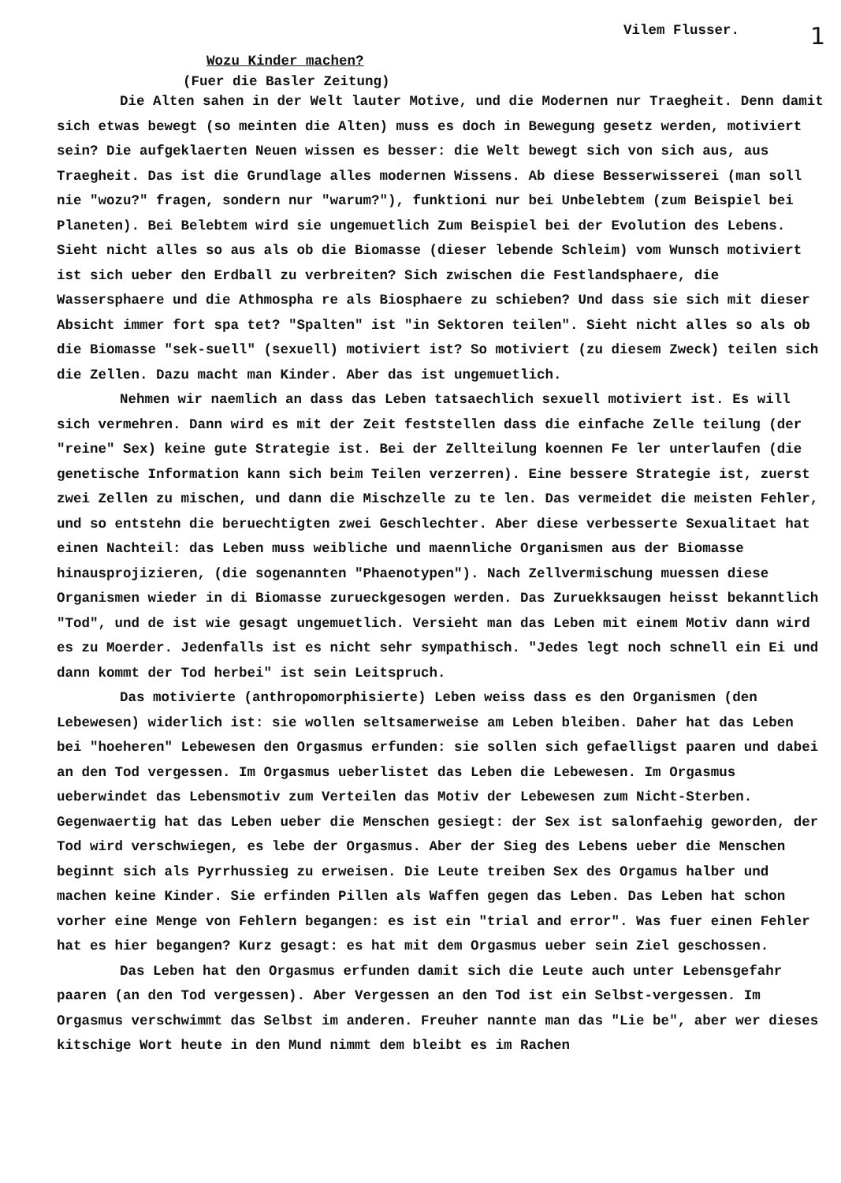Vilem Flusser. 1
Wozu Kinder machen?
(Fuer die Basler Zeitung)
Die Alten sahen in der Welt lauter Motive, und die Modernen nur Traegheit. Denn damit sich etwas bewegt (so meinten die Alten) muss es doch in Bewegung gesetz werden, motiviert sein? Die aufgeklaerten Neuen wissen es besser: die Welt bewegt sich von sich aus, aus Traegheit. Das ist die Grundlage alles modernen Wissens. Ab diese Besserwisserei (man soll nie "wozu?" fragen, sondern nur "warum?"), funktioni nur bei Unbelebtem (zum Beispiel bei Planeten). Bei Belebtem wird sie ungemuetlich Zum Beispiel bei der Evolution des Lebens. Sieht nicht alles so aus als ob die Biomasse (dieser lebende Schleim) vom Wunsch motiviert ist sich ueber den Erdball zu verbreiten? Sich zwischen die Festlandsphaere, die Wassersphaere und die Athmospha re als Biosphaere zu schieben? Und dass sie sich mit dieser Absicht immer fort spa tet? "Spalten" ist "in Sektoren teilen". Sieht nicht alles so als ob die Biomasse "sek-suell" (sexuell) motiviert ist? So motiviert (zu diesem Zweck) teilen sich die Zellen. Dazu macht man Kinder. Aber das ist ungemuetlich.
Nehmen wir naemlich an dass das Leben tatsaechlich sexuell motiviert ist. Es will sich vermehren. Dann wird es mit der Zeit feststellen dass die einfache Zelle teilung (der "reine" Sex) keine gute Strategie ist. Bei der Zellteilung koennen Fe ler unterlaufen (die genetische Information kann sich beim Teilen verzerren). Eine bessere Strategie ist, zuerst zwei Zellen zu mischen, und dann die Mischzelle zu te len. Das vermeidet die meisten Fehler, und so entstehn die beruechtigten zwei Geschlechter. Aber diese verbesserte Sexualitaet hat einen Nachteil: das Leben muss weibliche und maennliche Organismen aus der Biomasse hinausprojizieren, (die sogenannten "Phaenotypen"). Nach Zellvermischung muessen diese Organismen wieder in di Biomasse zurueckgesogen werden. Das Zuruekksaugen heisst bekanntlich "Tod", und de ist wie gesagt ungemuetlich. Versieht man das Leben mit einem Motiv dann wird es zu Moerder. Jedenfalls ist es nicht sehr sympathisch. "Jedes legt noch schnell ein Ei und dann kommt der Tod herbei" ist sein Leitspruch.
Das motivierte (anthropomorphisierte) Leben weiss dass es den Organismen (den Lebewesen) widerlich ist: sie wollen seltsamerweise am Leben bleiben. Daher hat das Leben bei "hoeheren" Lebewesen den Orgasmus erfunden: sie sollen sich gefaelligst paaren und dabei an den Tod vergessen. Im Orgasmus ueberlistet das Leben die Lebewesen. Im Orgasmus ueberwindet das Lebensmotiv zum Verteilen das Motiv der Lebewesen zum Nicht-Sterben. Gegenwaertig hat das Leben ueber die Menschen gesiegt: der Sex ist salonfaehig geworden, der Tod wird verschwiegen, es lebe der Orgasmus. Aber der Sieg des Lebens ueber die Menschen beginnt sich als Pyrrhussieg zu erweisen. Die Leute treiben Sex des Orgamus halber und machen keine Kinder. Sie erfinden Pillen als Waffen gegen das Leben. Das Leben hat schon vorher eine Menge von Fehlern begangen: es ist ein "trial and error". Was fuer einen Fehler hat es hier begangen? Kurz gesagt: es hat mit dem Orgasmus ueber sein Ziel geschossen.
Das Leben hat den Orgasmus erfunden damit sich die Leute auch unter Lebensgefahr paaren (an den Tod vergessen). Aber Vergessen an den Tod ist ein Selbst-vergessen. Im Orgasmus verschwimmt das Selbst im anderen. Freuher nannte man das "Lie be", aber wer dieses kitschige Wort heute in den Mund nimmt dem bleibt es im Rachen